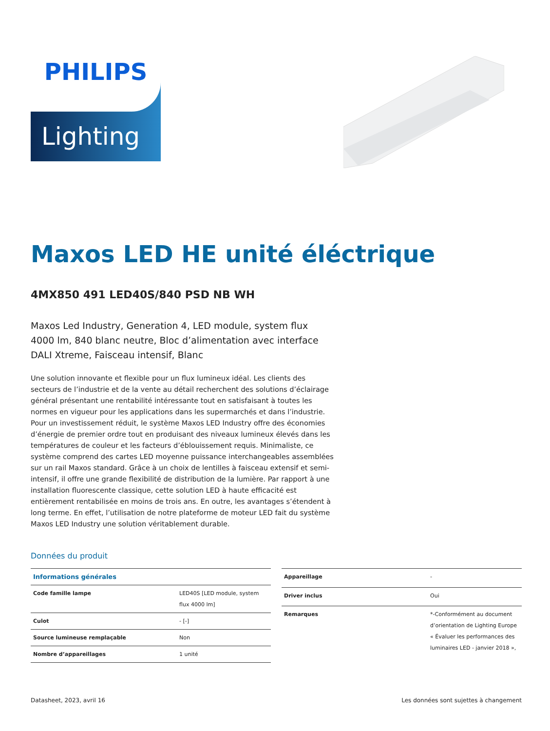PHILIPS
Lighting
Maxos LED HE unité éléctrique
4MX850 491 LED40S/840 PSD NB WH
Maxos Led Industry, Generation 4, LED module, system flux 4000 lm, 840 blanc neutre, Bloc d’alimentation avec interface DALI Xtreme, Faisceau intensif, Blanc
Une solution innovante et flexible pour un flux lumineux idéal. Les clients des secteurs de l’industrie et de la vente au détail recherchent des solutions d’éclairage général présentant une rentabilité intéressante tout en satisfaisant à toutes les normes en vigueur pour les applications dans les supermarchés et dans l’industrie. Pour un investissement réduit, le système Maxos LED Industry offre des économies d’énergie de premier ordre tout en produisant des niveaux lumineux élevés dans les températures de couleur et les facteurs d’éblouissement requis. Minimaliste, ce système comprend des cartes LED moyenne puissance interchangeables assemblées sur un rail Maxos standard. Grâce à un choix de lentilles à faisceau extensif et semi-intensif, il offre une grande flexibilité de distribution de la lumière. Par rapport à une installation fluorescente classique, cette solution LED à haute efficacité est entièrement rentabilisée en moins de trois ans. En outre, les avantages s’étendent à long terme. En effet, l’utilisation de notre plateforme de moteur LED fait du système Maxos LED Industry une solution véritablement durable.
Données du produit
| Informations générales | |
| --- | --- |
| Code famille lampe | LED40S [LED module, system flux 4000 lm] |
| Culot | - [-] |
| Source lumineuse remplaçable | Non |
| Nombre d’appareillages | 1 unité |
| Appareillage | - |
| Driver inclus | Oui |
| Remarques | *-Conformément au document d’orientation de Lighting Europe « Évaluer les performances des luminaires LED - janvier 2018 », |
Datasheet, 2023, avril 16 Les données sont sujettes à changement